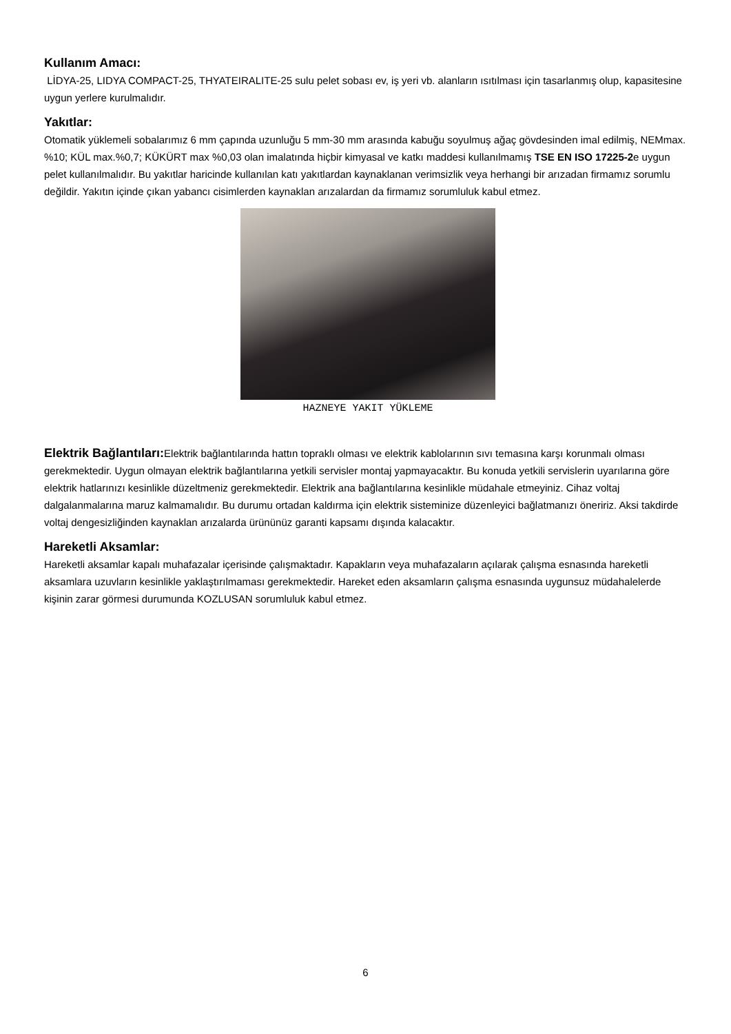Kullanım Amacı:
LİDYA-25, LIDYA COMPACT-25, THYATEIRALITE-25 sulu pelet sobası ev, iş yeri vb. alanların ısıtılması için tasarlanmış olup, kapasitesine uygun yerlere kurulmalıdır.
Yakıtlar:
Otomatik yüklemeli sobalarımız 6 mm çapında uzunluğu 5 mm-30 mm arasında kabuğu soyulmuş ağaç gövdesinden imal edilmiş, NEMmax. %10; KÜL max.%0,7; KÜKÜRT max %0,03 olan imalatında hiçbir kimyasal ve katkı maddesi kullanılmamış TSE EN ISO 17225-2e uygun pelet kullanılmalıdır. Bu yakıtlar haricinde kullanılan katı yakıtlardan kaynaklanan verimsizlik veya herhangi bir arızadan firmamız sorumlu değildir. Yakıtın içinde çıkan yabancı cisimlerden kaynaklan arızalardan da firmamız sorumluluk kabul etmez.
HAZNEYE YAKIT YÜKLEME
Elektrik Bağlantıları: Elektrik bağlantılarında hattın topraklı olması ve elektrik kablolarının sıvı temasına karşı korunmalı olması gerekmektedir. Uygun olmayan elektrik bağlantılarına yetkili servisler montaj yapmayacaktır. Bu konuda yetkili servislerin uyarılarına göre elektrik hatlarınızı kesinlikle düzeltmeniz gerekmektedir. Elektrik ana bağlantılarına kesinlikle müdahale etmeyiniz. Cihaz voltaj dalgalanmalarına maruz kalmamalıdır. Bu durumu ortadan kaldırma için elektrik sisteminize düzenleyici bağlatmanızı öneririz. Aksi takdirde voltaj dengesizliğinden kaynaklan arızalarda ürününüz garanti kapsamı dışında kalacaktır.
Hareketli Aksamlar:
Hareketli aksamlar kapalı muhafazalar içerisinde çalışmaktadır. Kapakların veya muhafazaların açılarak çalışma esnasında hareketli aksamlara uzuvların kesinlikle yaklaştırılmaması gerekmektedir. Hareket eden aksamların çalışma esnasında uygunsuz müdahalelerde kişinin zarar görmesi durumunda KOZLUSAN sorumluluk kabul etmez.
6